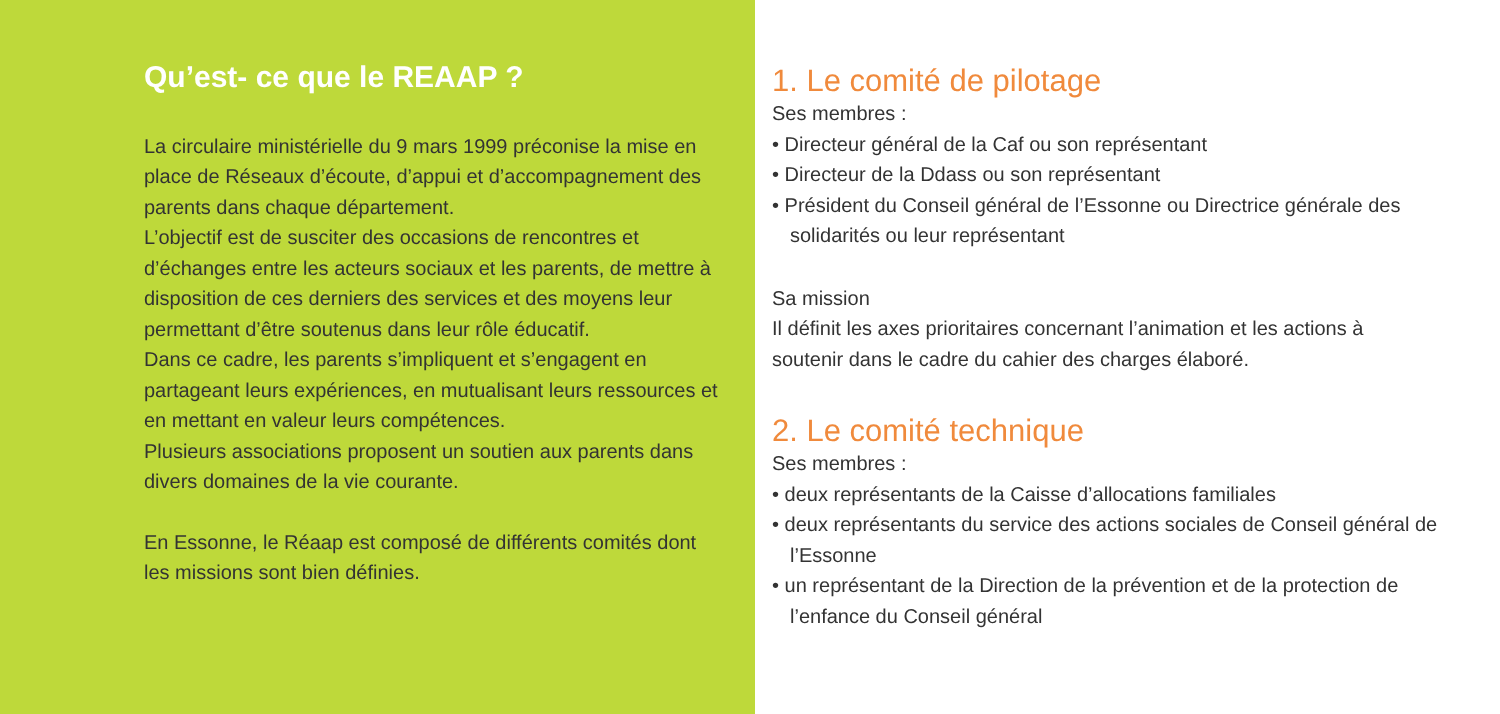Qu’est- ce que le REAAP ?
La circulaire ministérielle du 9 mars 1999 préconise la mise en place de Réseaux d’écoute, d’appui et d’accompagnement des parents dans chaque département.
L’objectif est de susciter des occasions de rencontres et d’échanges entre les acteurs sociaux et les parents, de mettre à disposition de ces derniers des services et des moyens leur permettant d’être soutenus dans leur rôle éducatif.
Dans ce cadre, les parents s’impliquent et s’engagent en partageant leurs expériences, en mutualisant leurs ressources et en mettant en valeur leurs compétences.
Plusieurs associations proposent un soutien aux parents dans divers domaines de la vie courante.
En Essonne, le Réaap est composé de différents comités dont les missions sont bien définies.
1. Le comité de pilotage
Ses membres :
• Directeur général de la Caf ou son représentant
• Directeur de la Ddass ou son représentant
• Président du Conseil général de l’Essonne ou Directrice générale des solidarités ou leur représentant
Sa mission
Il définit les axes prioritaires concernant l’animation et les actions à soutenir dans le cadre du cahier des charges élaboré.
2. Le comité technique
Ses membres :
• deux représentants de la Caisse d’allocations familiales
• deux représentants du service des actions sociales de Conseil général de l’Essonne
• un représentant de la Direction de la prévention et de la protection de l’enfance du Conseil général